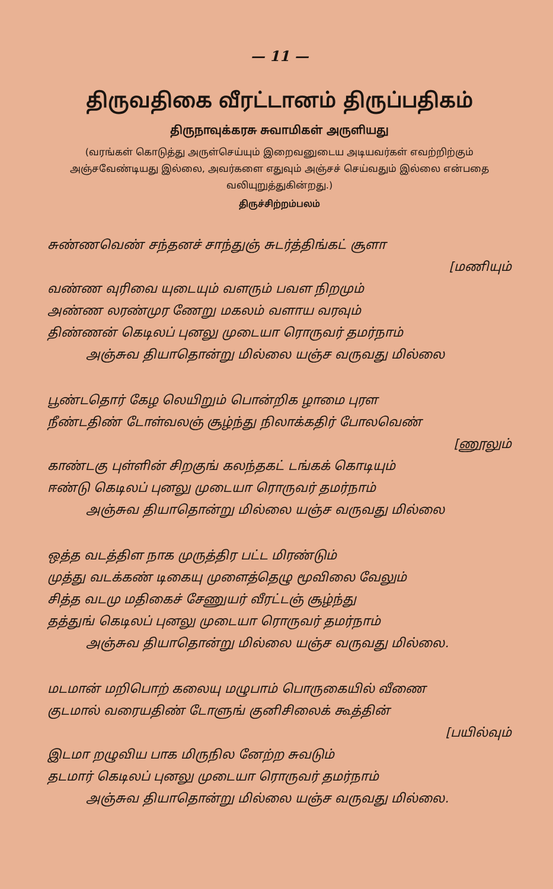— 11 —
திருவதிகை வீரட்டானம் திருப்பதிகம்
திருநாவுக்கரசு சுவாமிகள் அருளியது
(வரங்கள் கொடுத்து அருள்செய்யும் இறைவனுடைய அடியவர்கள் எவற்றிற்கும் அஞ்சவேண்டியது இல்லை, அவர்களை எதுவும் அஞ்சச் செய்வதும் இல்லை என்பதை வலியுறுத்துகின்றது.)
திருச்சிற்றம்பலம்
சுண்ணவெண் சந்தனச் சாந்துஞ் சுடர்த்திங்கட் சூளா
[மணியும்
வண்ண வுரிவை யுடையும் வளரும் பவள நிறமும்
அண்ண லரண்முர ணேறு மகலம் வளாய வரவும்
திண்ணன் கெடிலப் புனலு முடையா ரொருவர் தமர்நாம்
அஞ்சுவ தியாதொன்று மில்லை யஞ்ச வருவது மில்லை
பூண்டதொர் கேழ லெயிறும் பொன்றிக ழாமை புரள
நீண்டதிண் டோள்வலஞ் சூழ்ந்து நிலாக்கதிர் போலவெண்
[ணூலும்
காண்டகு புள்ளின் சிறகுங் கலந்தகட் டங்கக் கொடியும்
ஈண்டு கெடிலப் புனலு முடையா ரொருவர் தமர்நாம்
அஞ்சுவ தியாதொன்று மில்லை யஞ்ச வருவது மில்லை
ஒத்த வடத்திள நாக முருத்திர பட்ட மிரண்டும்
முத்து வடக்கண் டிகையு முளைத்தெழு மூவிலை வேலும்
சித்த வடமு மதிகைச் சேணுயர் வீரட்டஞ் சூழ்ந்து
தத்துங் கெடிலப் புனலு முடையா ரொருவர் தமர்நாம்
அஞ்சுவ தியாதொன்று மில்லை யஞ்ச வருவது மில்லை.
மடமான் மறிபொற் கலையு மழுபாம் பொருகையில் வீணை
குடமால் வரையதிண் டோளுங் குனிசிலைக் கூத்தின்
[பயில்வும்
இடமா றழுவிய பாக மிருநில னேற்ற சுவடும்
தடமார் கெடிலப் புனலு முடையா ரொருவர் தமர்நாம்
அஞ்சுவ தியாதொன்று மில்லை யஞ்ச வருவது மில்லை.